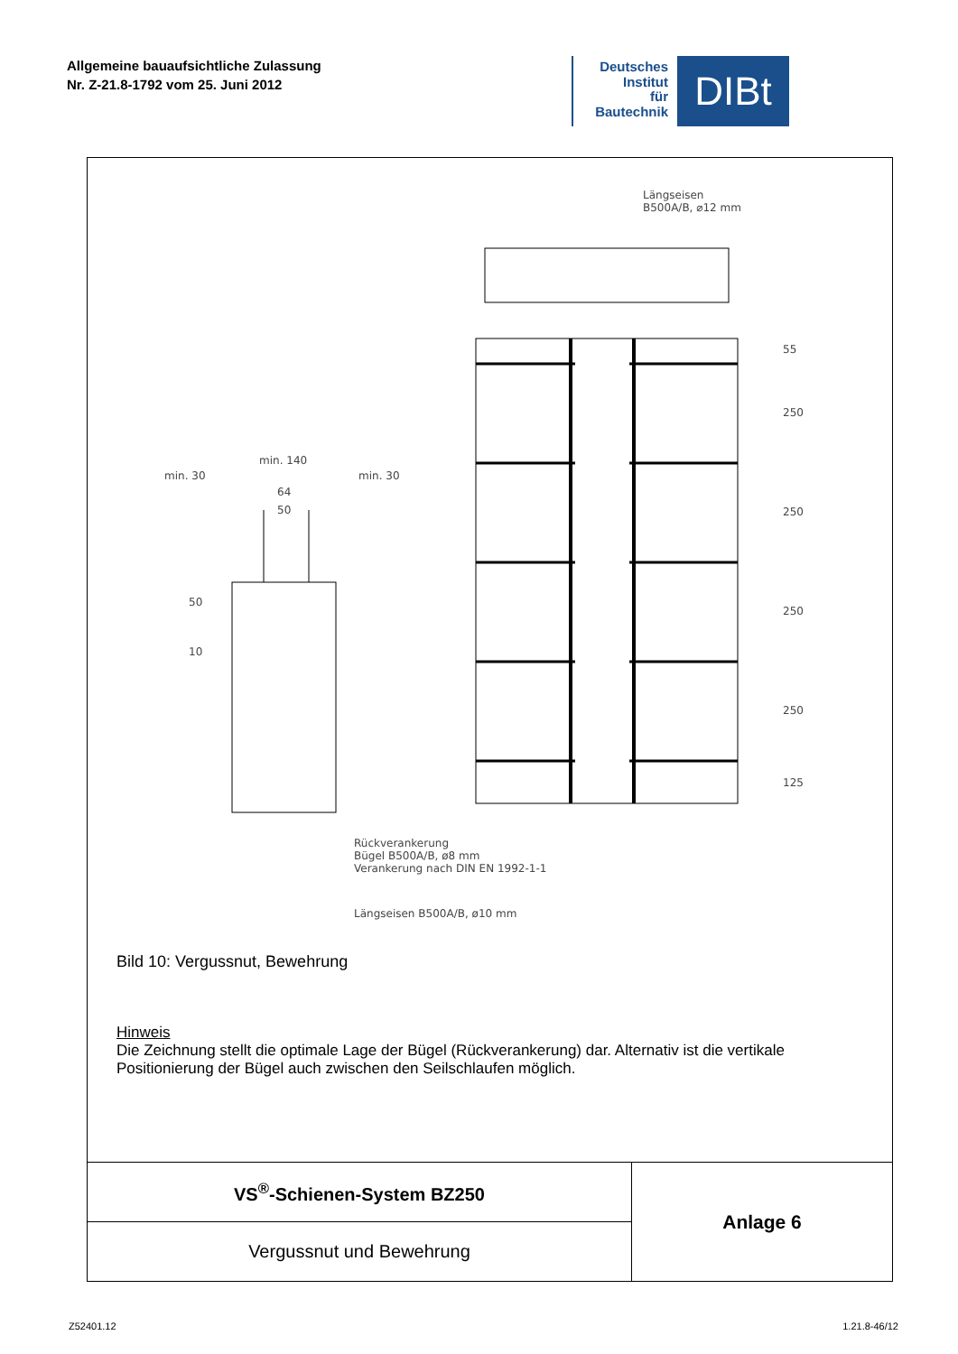Allgemeine bauaufsichtliche Zulassung
Nr. Z-21.8-1792 vom 25. Juni 2012
Deutsches
Institut
für
Bautechnik
DIBt
Längseisen
B500A/B, ⌀12 mm
min. 30
min. 140
min. 30
64
50
50
10
55
250
250
250
250
125
Rückverankerung
Bügel B500A/B, ø8 mm
Verankerung nach DIN EN 1992-1-1
Längseisen B500A/B, ø10 mm
Bild 10: Vergussnut, Bewehrung
Hinweis
Die Zeichnung stellt die optimale Lage der Bügel (Rückverankerung) dar. Alternativ ist die vertikale Positionierung der Bügel auch zwischen den Seilschlaufen möglich.
| VS<sup>®</sup>-Schienen-System BZ250 | Anlage 6 |
| Vergussnut und Bewehrung | |
Z52401.12 1.21.8-46/12